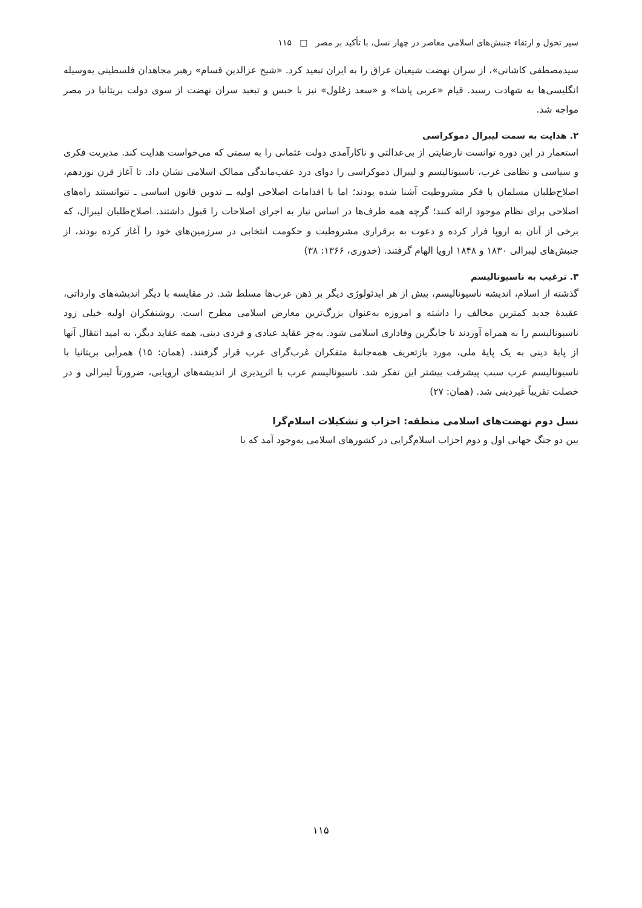سیر تحول و ارتقاء جنبش‌های اسلامی معاصر در چهار نسل، با تأکید بر مصر □ ۱۱۵
سیدمصطفی کاشانی»، از سران نهضت شیعیان عراق را به ایران تبعید کرد. «شیخ عزالدین قسام» رهبر مجاهدان فلسطینی به‌وسیله انگلیسی‌ها به شهادت رسید. قیام «عربی پاشا» و «سعد زغلول» نیز با حبس و تبعید سران نهضت از سوی دولت بریتانیا در مصر مواجه شد.
۲. هدایت به سمت لیبرال دموکراسی
استعمار در این دوره توانست نارضایتی از بی‌عدالتی و ناکارآمدی دولت عثمانی را به سمتی که می‌خواست هدایت کند. مدیریت فکری و سیاسی و نظامی غرب، ناسیونالیسم و لیبرال دموکراسی را دوای درد عقب‌ماندگی ممالک اسلامی نشان داد. تا آغاز قرن نوزدهم، اصلاح‌طلبان مسلمان با فکر مشروطیت آشنا شده بودند؛ اما با اقدامات اصلاحی اولیه ــ تدوین قانون اساسی ـ نتوانستند راه‌های اصلاحی برای نظام موجود ارائه کنند؛ گرچه همه طرف‌ها در اساس نیاز به اجرای اصلاحات را قبول داشتند. اصلاح‌طلبان لیبرال، که برخی از آنان به اروپا فرار کرده و دعوت به برقراری مشروطیت و حکومت انتخابی در سرزمین‌های خود را آغاز کرده بودند، از جنبش‌های لیبرالی ۱۸۳۰ و ۱۸۴۸ اروپا الهام گرفتند. (خدوری، ۱۳۶۶: ۳۸)
۳. ترغیب به ناسیونالیسم
گذشته از اسلام، اندیشه ناسیونالیسم، بیش از هر ایدئولوژی دیگر بر ذهن عرب‌ها مسلط شد. در مقایسه با دیگر اندیشه‌های وارداتی، عقیدهٔ جدید کمترین مخالف را داشته و امروزه به‌عنوان بزرگ‌ترین معارض اسلامی مطرح است. روشنفکران اولیه خیلی زود ناسیونالیسم را به همراه آوردند تا جایگزین وفاداری اسلامی شود. به‌جز عقاید عبادی و فردی دینی، همه عقاید دیگر، به امید انتقال آنها از پایهٔ دینی به یک پایهٔ ملی، مورد بازتعریف همه‌جانبهٔ متفکران غرب‌گرای عرب قرار گرفتند. (همان: ۱۵) همرأیی بریتانیا با ناسیونالیسم عرب سبب پیشرفت بیشتر این تفکر شد. ناسیونالیسم عرب با اثرپذیری از اندیشه‌های اروپایی، ضرورتاً لیبرالی و در خصلت تقریباً غیردینی شد. (همان: ۲۷)
نسل دوم نهضت‌های اسلامی منطقه: احزاب و تشکیلات اسلام‌گرا
بین دو جنگ جهانی اول و دوم احزاب اسلام‌گرایی در کشورهای اسلامی به‌وجود آمد که با
۱۱۵